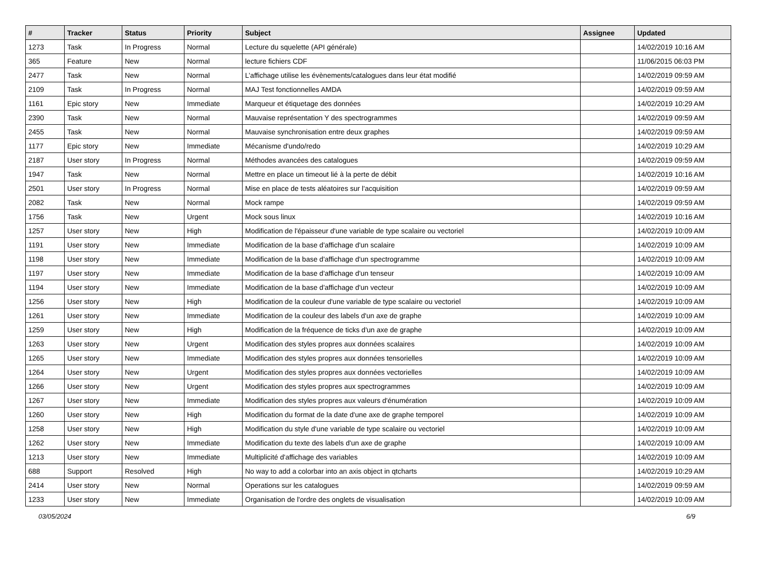| # | Tracker | Status | Priority | Subject | Assignee | Updated |
| --- | --- | --- | --- | --- | --- | --- |
| 1273 | Task | In Progress | Normal | Lecture du squelette (API générale) | | 14/02/2019 10:16 AM |
| 365 | Feature | New | Normal | lecture fichiers CDF | | 11/06/2015 06:03 PM |
| 2477 | Task | New | Normal | L’affichage utilise les évènements/catalogues dans leur état modifié | | 14/02/2019 09:59 AM |
| 2109 | Task | In Progress | Normal | MAJ Test fonctionnelles AMDA | | 14/02/2019 09:59 AM |
| 1161 | Epic story | New | Immediate | Marqueur et étiquetage des données | | 14/02/2019 10:29 AM |
| 2390 | Task | New | Normal | Mauvaise représentation Y des spectrogrammes | | 14/02/2019 09:59 AM |
| 2455 | Task | New | Normal | Mauvaise synchronisation entre deux graphes | | 14/02/2019 09:59 AM |
| 1177 | Epic story | New | Immediate | Mécanisme d'undo/redo | | 14/02/2019 10:29 AM |
| 2187 | User story | In Progress | Normal | Méthodes avancées des catalogues | | 14/02/2019 09:59 AM |
| 1947 | Task | New | Normal | Mettre en place un timeout lié à la perte de débit | | 14/02/2019 10:16 AM |
| 2501 | User story | In Progress | Normal | Mise en place de tests aléatoires sur l'acquisition | | 14/02/2019 09:59 AM |
| 2082 | Task | New | Normal | Mock rampe | | 14/02/2019 09:59 AM |
| 1756 | Task | New | Urgent | Mock sous linux | | 14/02/2019 10:16 AM |
| 1257 | User story | New | High | Modification de l'épaisseur d'une variable de type scalaire ou vectoriel | | 14/02/2019 10:09 AM |
| 1191 | User story | New | Immediate | Modification de la base d'affichage d'un scalaire | | 14/02/2019 10:09 AM |
| 1198 | User story | New | Immediate | Modification de la base d'affichage d'un spectrogramme | | 14/02/2019 10:09 AM |
| 1197 | User story | New | Immediate | Modification de la base d'affichage d'un tenseur | | 14/02/2019 10:09 AM |
| 1194 | User story | New | Immediate | Modification de la base d'affichage d'un vecteur | | 14/02/2019 10:09 AM |
| 1256 | User story | New | High | Modification de la couleur d'une variable de type scalaire ou vectoriel | | 14/02/2019 10:09 AM |
| 1261 | User story | New | Immediate | Modification de la couleur des labels d'un axe de graphe | | 14/02/2019 10:09 AM |
| 1259 | User story | New | High | Modification de la fréquence de ticks d'un axe de graphe | | 14/02/2019 10:09 AM |
| 1263 | User story | New | Urgent | Modification des styles propres aux données scalaires | | 14/02/2019 10:09 AM |
| 1265 | User story | New | Immediate | Modification des styles propres aux données tensorielles | | 14/02/2019 10:09 AM |
| 1264 | User story | New | Urgent | Modification des styles propres aux données vectorielles | | 14/02/2019 10:09 AM |
| 1266 | User story | New | Urgent | Modification des styles propres aux spectrogrammes | | 14/02/2019 10:09 AM |
| 1267 | User story | New | Immediate | Modification des styles propres aux valeurs d'énumération | | 14/02/2019 10:09 AM |
| 1260 | User story | New | High | Modification du format de la date d'une axe de graphe temporel | | 14/02/2019 10:09 AM |
| 1258 | User story | New | High | Modification du style d'une variable de type scalaire ou vectoriel | | 14/02/2019 10:09 AM |
| 1262 | User story | New | Immediate | Modification du texte des labels d'un axe de graphe | | 14/02/2019 10:09 AM |
| 1213 | User story | New | Immediate | Multiplicité d'affichage des variables | | 14/02/2019 10:09 AM |
| 688 | Support | Resolved | High | No way to add a colorbar into an axis object in qtcharts | | 14/02/2019 10:29 AM |
| 2414 | User story | New | Normal | Operations sur les catalogues | | 14/02/2019 09:59 AM |
| 1233 | User story | New | Immediate | Organisation de l'ordre des onglets de visualisation | | 14/02/2019 10:09 AM |
03/05/2024 6/9